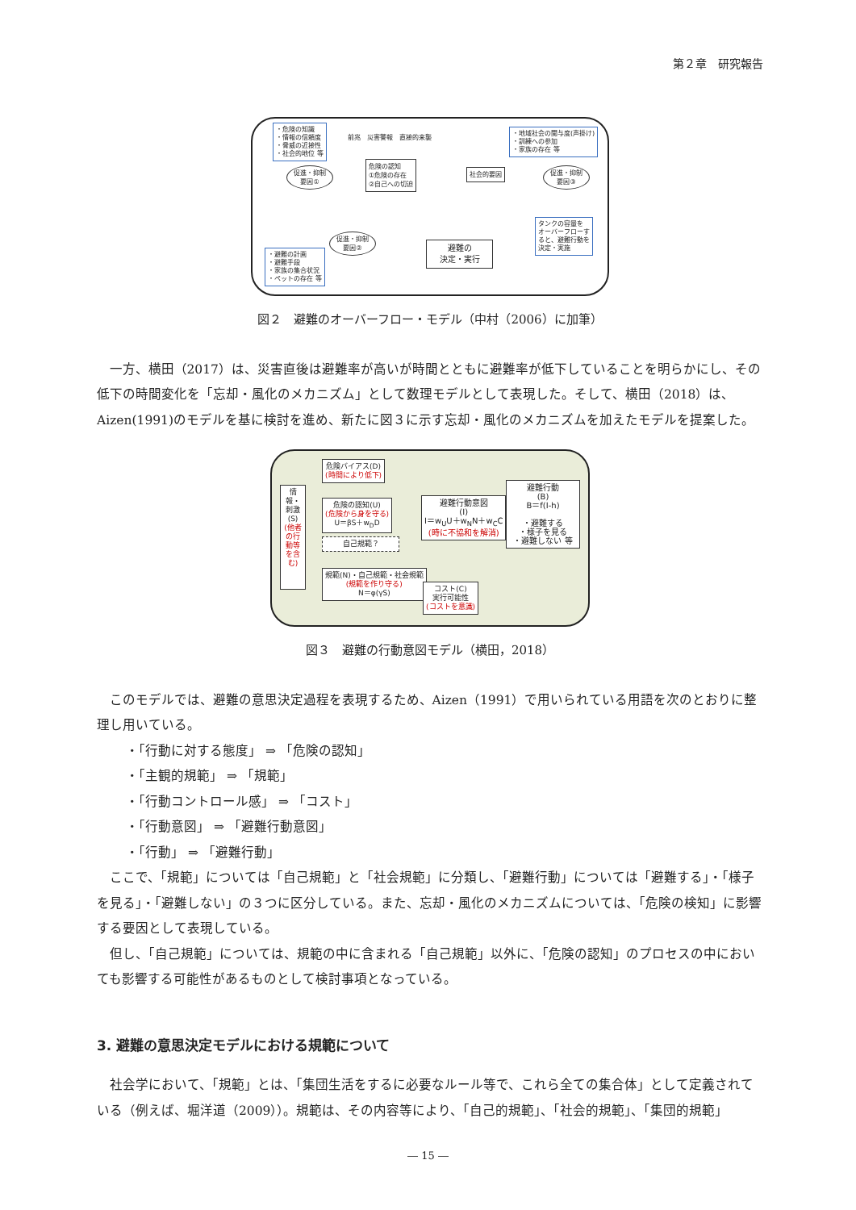第２章　研究報告
・危険の知識
・情報の信頼度
・脅威の近接性
・社会的地位 等
前兆　災害警報　直接的来襲
・地域社会の関与度(声掛け)
・訓練への参加
・家族の存在 等
促進・抑制 要因①
危険の認知
①危険の存在
②自己への切迫
社会的要因
促進・抑制 要因③
タンクの容量を
オーバーフローす
ると、避難行動を
決定・実施
促進・抑制 要因②
・避難の計画
・避難手段
・家族の集合状況
・ペットの存在 等
避難の
決定・実行
図２　避難のオーバーフロー・モデル（中村（2006）に加筆）
一方、横田（2017）は、災害直後は避難率が高いが時間とともに避難率が低下していることを明らかにし、その低下の時間変化を「忘却・風化のメカニズム」として数理モデルとして表現した。そして、横田（2018）は、Aizen(1991)のモデルを基に検討を進め、新たに図３に示す忘却・風化のメカニズムを加えたモデルを提案した。
情報・刺激(S) (他者の行動等を含む)
危険バイアス(D)
(時間により低下)
危険の認知(U)
(危険から身を守る)
U＝βS＋w<sub>D</sub>D
自己規範？
規範(N)・自己規範・社会規範
(規範を作り守る)
N＝φ(γS)
避難行動意図
(I)
I＝w<sub>U</sub>U＋w<sub>N</sub>N＋w<sub>C</sub>C
(時に不協和を解消)
コスト(C)
実行可能性
(コストを意識)
避難行動
(B)
B＝f(I-h)
・避難する
・様子を見る
・避難しない 等
図３　避難の行動意図モデル（横田，2018）
このモデルでは、避難の意思決定過程を表現するため、Aizen（1991）で用いられている用語を次のとおりに整理し用いている。
・「行動に対する態度」 ⇒ 「危険の認知」
・「主観的規範」 ⇒ 「規範」
・「行動コントロール感」 ⇒ 「コスト」
・「行動意図」 ⇒ 「避難行動意図」
・「行動」 ⇒ 「避難行動」
ここで、「規範」については「自己規範」と「社会規範」に分類し、「避難行動」については「避難する」・「様子を見る」・「避難しない」の３つに区分している。また、忘却・風化のメカニズムについては、「危険の検知」に影響する要因として表現している。
但し、「自己規範」については、規範の中に含まれる「自己規範」以外に、「危険の認知」のプロセスの中においても影響する可能性があるものとして検討事項となっている。
3. 避難の意思決定モデルにおける規範について
社会学において、「規範」とは、「集団生活をするに必要なルール等で、これら全ての集合体」として定義されている（例えば、堀洋道（2009））。規範は、その内容等により、「自己的規範」、「社会的規範」、「集団的規範」
― 15 ―